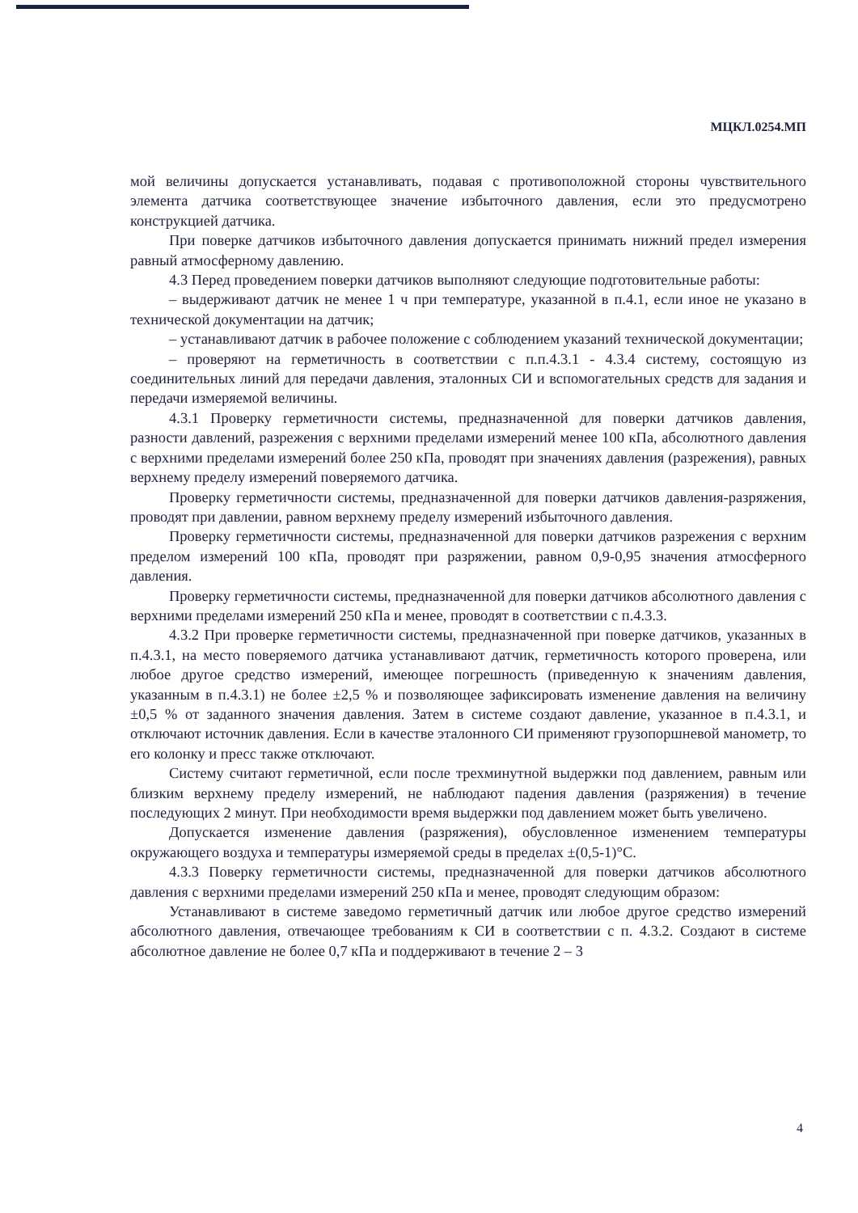МЦКЛ.0254.МП
мой величины допускается устанавливать, подавая с противоположной стороны чувствительного элемента датчика соответствующее значение избыточного давления, если это предусмотрено конструкцией датчика.
При поверке датчиков избыточного давления допускается принимать нижний предел измерения равный атмосферному давлению.
4.3 Перед проведением поверки датчиков выполняют следующие подготовительные работы:
– выдерживают датчик не менее 1 ч при температуре, указанной в п.4.1, если иное не указано в технической документации на датчик;
– устанавливают датчик в рабочее положение с соблюдением указаний технической документации;
– проверяют на герметичность в соответствии с п.п.4.3.1 - 4.3.4 систему, состоящую из соединительных линий для передачи давления, эталонных СИ и вспомогательных средств для задания и передачи измеряемой величины.
4.3.1 Проверку герметичности системы, предназначенной для поверки датчиков давления, разности давлений, разрежения с верхними пределами измерений менее 100 кПа, абсолютного давления с верхними пределами измерений более 250 кПа, проводят при значениях давления (разрежения), равных верхнему пределу измерений поверяемого датчика.
Проверку герметичности системы, предназначенной для поверки датчиков давления-разряжения, проводят при давлении, равном верхнему пределу измерений избыточного давления.
Проверку герметичности системы, предназначенной для поверки датчиков разрежения с верхним пределом измерений 100 кПа, проводят при разряжении, равном 0,9-0,95 значения атмосферного давления.
Проверку герметичности системы, предназначенной для поверки датчиков абсолютного давления с верхними пределами измерений 250 кПа и менее, проводят в соответствии с п.4.3.3.
4.3.2 При проверке герметичности системы, предназначенной при поверке датчиков, указанных в п.4.3.1, на место поверяемого датчика устанавливают датчик, герметичность которого проверена, или любое другое средство измерений, имеющее погрешность (приведенную к значениям давления, указанным в п.4.3.1) не более ±2,5 % и позволяющее зафиксировать изменение давления на величину ±0,5 % от заданного значения давления. Затем в системе создают давление, указанное в п.4.3.1, и отключают источник давления. Если в качестве эталонного СИ применяют грузопоршневой манометр, то его колонку и пресс также отключают.
Систему считают герметичной, если после трехминутной выдержки под давлением, равным или близким верхнему пределу измерений, не наблюдают падения давления (разряжения) в течение последующих 2 минут. При необходимости время выдержки под давлением может быть увеличено.
Допускается изменение давления (разряжения), обусловленное изменением температуры окружающего воздуха и температуры измеряемой среды в пределах ±(0,5-1)°С.
4.3.3 Поверку герметичности системы, предназначенной для поверки датчиков абсолютного давления с верхними пределами измерений 250 кПа и менее, проводят следующим образом:
Устанавливают в системе заведомо герметичный датчик или любое другое средство измерений абсолютного давления, отвечающее требованиям к СИ в соответствии с п. 4.3.2. Создают в системе абсолютное давление не более 0,7 кПа и поддерживают в течение 2 – 3
4